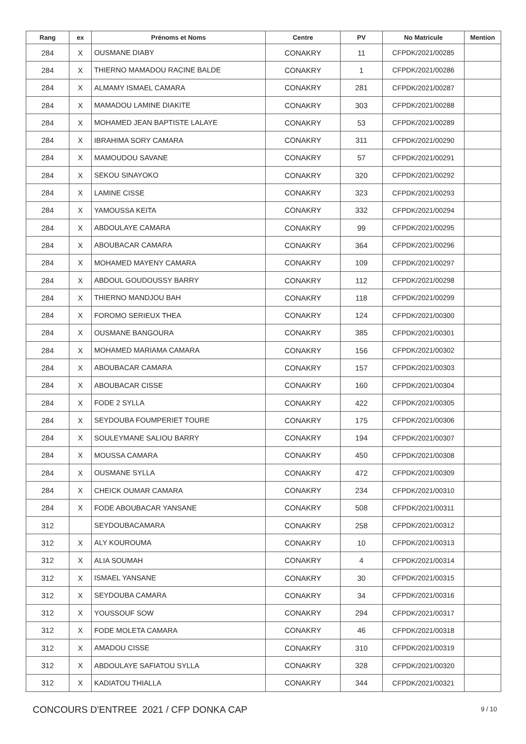| Rang | ex | Prénoms et Noms | Centre | PV | No Matricule | Mention |
| --- | --- | --- | --- | --- | --- | --- |
| 284 | X | OUSMANE DIABY | CONAKRY | 11 | CFPDK/2021/00285 | |
| 284 | X | THIERNO MAMADOU RACINE BALDE | CONAKRY | 1 | CFPDK/2021/00286 | |
| 284 | X | ALMAMY ISMAEL CAMARA | CONAKRY | 281 | CFPDK/2021/00287 | |
| 284 | X | MAMADOU LAMINE DIAKITE | CONAKRY | 303 | CFPDK/2021/00288 | |
| 284 | X | MOHAMED JEAN BAPTISTE LALAYE | CONAKRY | 53 | CFPDK/2021/00289 | |
| 284 | X | IBRAHIMA SORY CAMARA | CONAKRY | 311 | CFPDK/2021/00290 | |
| 284 | X | MAMOUDOU SAVANE | CONAKRY | 57 | CFPDK/2021/00291 | |
| 284 | X | SEKOU SINAYOKO | CONAKRY | 320 | CFPDK/2021/00292 | |
| 284 | X | LAMINE CISSE | CONAKRY | 323 | CFPDK/2021/00293 | |
| 284 | X | YAMOUSSA KEITA | CONAKRY | 332 | CFPDK/2021/00294 | |
| 284 | X | ABDOULAYE CAMARA | CONAKRY | 99 | CFPDK/2021/00295 | |
| 284 | X | ABOUBACAR CAMARA | CONAKRY | 364 | CFPDK/2021/00296 | |
| 284 | X | MOHAMED MAYENY CAMARA | CONAKRY | 109 | CFPDK/2021/00297 | |
| 284 | X | ABDOUL GOUDOUSSY BARRY | CONAKRY | 112 | CFPDK/2021/00298 | |
| 284 | X | THIERNO MANDJOU BAH | CONAKRY | 118 | CFPDK/2021/00299 | |
| 284 | X | FOROMO SERIEUX THEA | CONAKRY | 124 | CFPDK/2021/00300 | |
| 284 | X | OUSMANE BANGOURA | CONAKRY | 385 | CFPDK/2021/00301 | |
| 284 | X | MOHAMED MARIAMA CAMARA | CONAKRY | 156 | CFPDK/2021/00302 | |
| 284 | X | ABOUBACAR CAMARA | CONAKRY | 157 | CFPDK/2021/00303 | |
| 284 | X | ABOUBACAR CISSE | CONAKRY | 160 | CFPDK/2021/00304 | |
| 284 | X | FODE 2 SYLLA | CONAKRY | 422 | CFPDK/2021/00305 | |
| 284 | X | SEYDOUBA FOUMPERIET TOURE | CONAKRY | 175 | CFPDK/2021/00306 | |
| 284 | X | SOULEYMANE SALIOU BARRY | CONAKRY | 194 | CFPDK/2021/00307 | |
| 284 | X | MOUSSA CAMARA | CONAKRY | 450 | CFPDK/2021/00308 | |
| 284 | X | OUSMANE SYLLA | CONAKRY | 472 | CFPDK/2021/00309 | |
| 284 | X | CHEICK OUMAR CAMARA | CONAKRY | 234 | CFPDK/2021/00310 | |
| 284 | X | FODE ABOUBACAR YANSANE | CONAKRY | 508 | CFPDK/2021/00311 | |
| 312 | | SEYDOUBACAMARA | CONAKRY | 258 | CFPDK/2021/00312 | |
| 312 | X | ALY KOUROUMA | CONAKRY | 10 | CFPDK/2021/00313 | |
| 312 | X | ALIA SOUMAH | CONAKRY | 4 | CFPDK/2021/00314 | |
| 312 | X | ISMAEL YANSANE | CONAKRY | 30 | CFPDK/2021/00315 | |
| 312 | X | SEYDOUBA CAMARA | CONAKRY | 34 | CFPDK/2021/00316 | |
| 312 | X | YOUSSOUF SOW | CONAKRY | 294 | CFPDK/2021/00317 | |
| 312 | X | FODE MOLETA CAMARA | CONAKRY | 46 | CFPDK/2021/00318 | |
| 312 | X | AMADOU CISSE | CONAKRY | 310 | CFPDK/2021/00319 | |
| 312 | X | ABDOULAYE SAFIATOU SYLLA | CONAKRY | 328 | CFPDK/2021/00320 | |
| 312 | X | KADIATOU THIALLA | CONAKRY | 344 | CFPDK/2021/00321 | |
CONCOURS D'ENTREE 2021 / CFP DONKA CAP
9 / 10